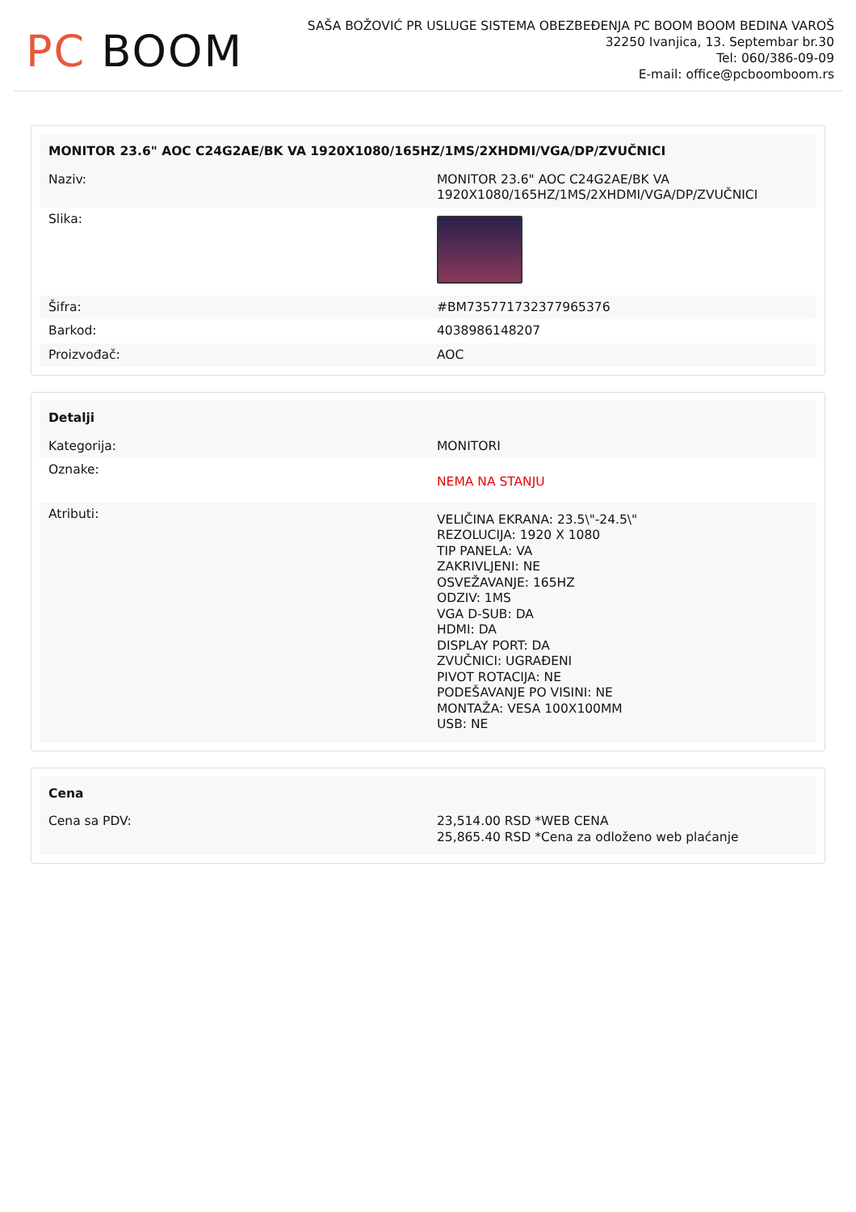PC BOOM
SAŠA BOŽOVIĆ PR USLUGE SISTEMA OBEZBEĐENJA PC BOOM BOOM BEDINA VAROŠ
32250 Ivanjica, 13. Septembar br.30
Tel: 060/386-09-09
E-mail: office@pcboomboom.rs
| MONITOR 23.6" AOC C24G2AE/BK VA 1920X1080/165HZ/1MS/2XHDMI/VGA/DP/ZVUČNICI | |
| --- | --- |
| Naziv: | MONITOR 23.6" AOC C24G2AE/BK VA 1920X1080/165HZ/1MS/2XHDMI/VGA/DP/ZVUČNICI |
| Slika: | |
| Šifra: | #BM735771732377965376 |
| Barkod: | 4038986148207 |
| Proizvođač: | AOC |
| Detalji | |
| --- | --- |
| Kategorija: | MONITORI |
| Oznake: | NEMA NA STANJU |
| Atributi: | VELIČINA EKRANA: 23.5\"-24.5\" REZOLUCIJA: 1920 X 1080 TIP PANELA: VA ZAKRIVLJENI: NE OSVEŽAVANJE: 165HZ ODZIV: 1MS VGA D-SUB: DA HDMI: DA DISPLAY PORT: DA ZVUČNICI: UGRAĐENI PIVOT ROTACIJA: NE PODEŠAVANJE PO VISINI: NE MONTAŽA: VESA 100X100MM USB: NE |
| Cena | |
| --- | --- |
| Cena sa PDV: | 23,514.00 RSD *WEB CENA 25,865.40 RSD *Cena za odloženo web plaćanje |